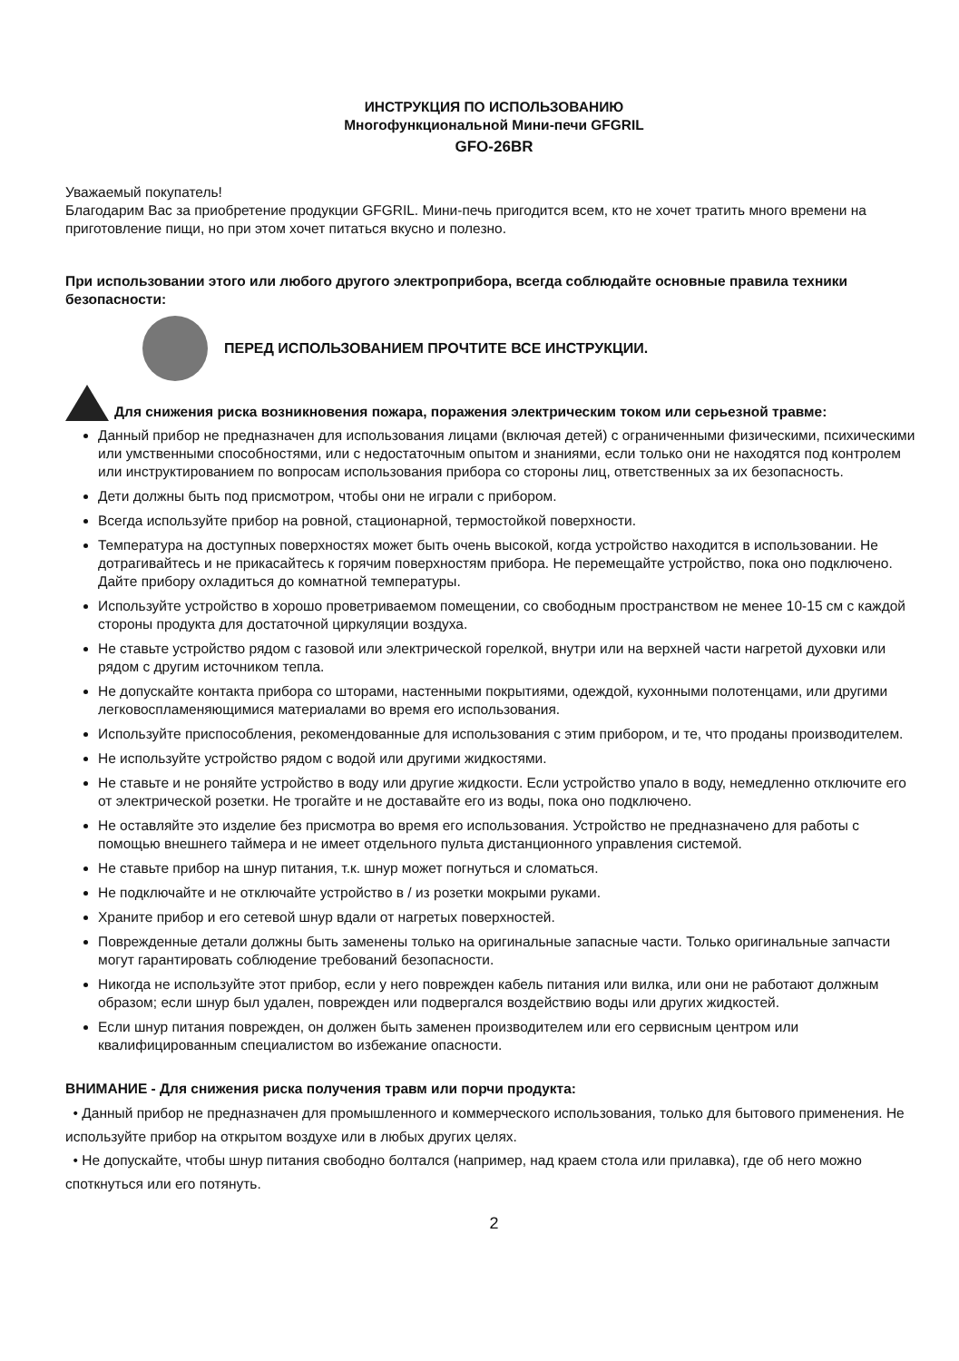ИНСТРУКЦИЯ ПО ИСПОЛЬЗОВАНИЮ
Многофункциональной Мини-печи GFGRIL
GFO-26BR
Уважаемый покупатель!
Благодарим Вас за приобретение продукции GFGRIL. Мини-печь пригодится всем, кто не хочет тратить много времени на приготовление пищи, но при этом хочет питаться вкусно и полезно.
При использовании этого или любого другого электроприбора, всегда соблюдайте основные правила техники безопасности:
ПЕРЕД ИСПОЛЬЗОВАНИЕМ ПРОЧТИТЕ ВСЕ ИНСТРУКЦИИ.
Для снижения риска возникновения пожара, поражения электрическим током или серьезной травме:
Данный прибор не предназначен для использования лицами (включая детей) с ограниченными физическими, психическими или умственными способностями, или с недостаточным опытом и знаниями, если только они не находятся под контролем или инструктированием по вопросам использования прибора со стороны лиц, ответственных за их безопасность.
Дети должны быть под присмотром, чтобы они не играли с прибором.
Всегда используйте прибор на ровной, стационарной, термостойкой поверхности.
Температура на доступных поверхностях может быть очень высокой, когда устройство находится в использовании. Не дотрагивайтесь и не прикасайтесь к горячим поверхностям прибора. Не перемещайте устройство, пока оно подключено. Дайте прибору охладиться до комнатной температуры.
Используйте устройство в хорошо проветриваемом помещении, со свободным пространством не менее 10-15 см с каждой стороны продукта для достаточной циркуляции воздуха.
Не ставьте устройство рядом с газовой или электрической горелкой, внутри или на верхней части нагретой духовки или рядом с другим источником тепла.
Не допускайте контакта прибора со шторами, настенными покрытиями, одеждой, кухонными полотенцами, или другими легковоспламеняющимися материалами во время его использования.
Используйте приспособления, рекомендованные для использования с этим прибором, и те, что проданы производителем.
Не используйте устройство рядом с водой или другими жидкостями.
Не ставьте и не роняйте устройство в воду или другие жидкости. Если устройство упало в воду, немедленно отключите его от электрической розетки. Не трогайте и не доставайте его из воды, пока оно подключено.
Не оставляйте это изделие без присмотра во время его использования. Устройство не предназначено для работы с помощью внешнего таймера и не имеет отдельного пульта дистанционного управления системой.
Не ставьте прибор на шнур питания, т.к. шнур может погнуться и сломаться.
Не подключайте и не отключайте устройство в / из розетки мокрыми руками.
Храните прибор и его сетевой шнур вдали от нагретых поверхностей.
Поврежденные детали должны быть заменены только на оригинальные запасные части. Только оригинальные запчасти могут гарантировать соблюдение требований безопасности.
Никогда не используйте этот прибор, если у него поврежден кабель питания или вилка, или они не работают должным образом; если шнур был удален, поврежден или подвергался воздействию воды или других жидкостей.
Если шнур питания поврежден, он должен быть заменен производителем или его сервисным центром или квалифицированным специалистом во избежание опасности.
ВНИМАНИЕ - Для снижения риска получения травм или порчи продукта:
• Данный прибор не предназначен для промышленного и коммерческого использования, только для бытового применения. Не используйте прибор на открытом воздухе или в любых других целях.
• Не допускайте, чтобы шнур питания свободно болтался (например, над краем стола или прилавка), где об него можно споткнуться или его потянуть.
2